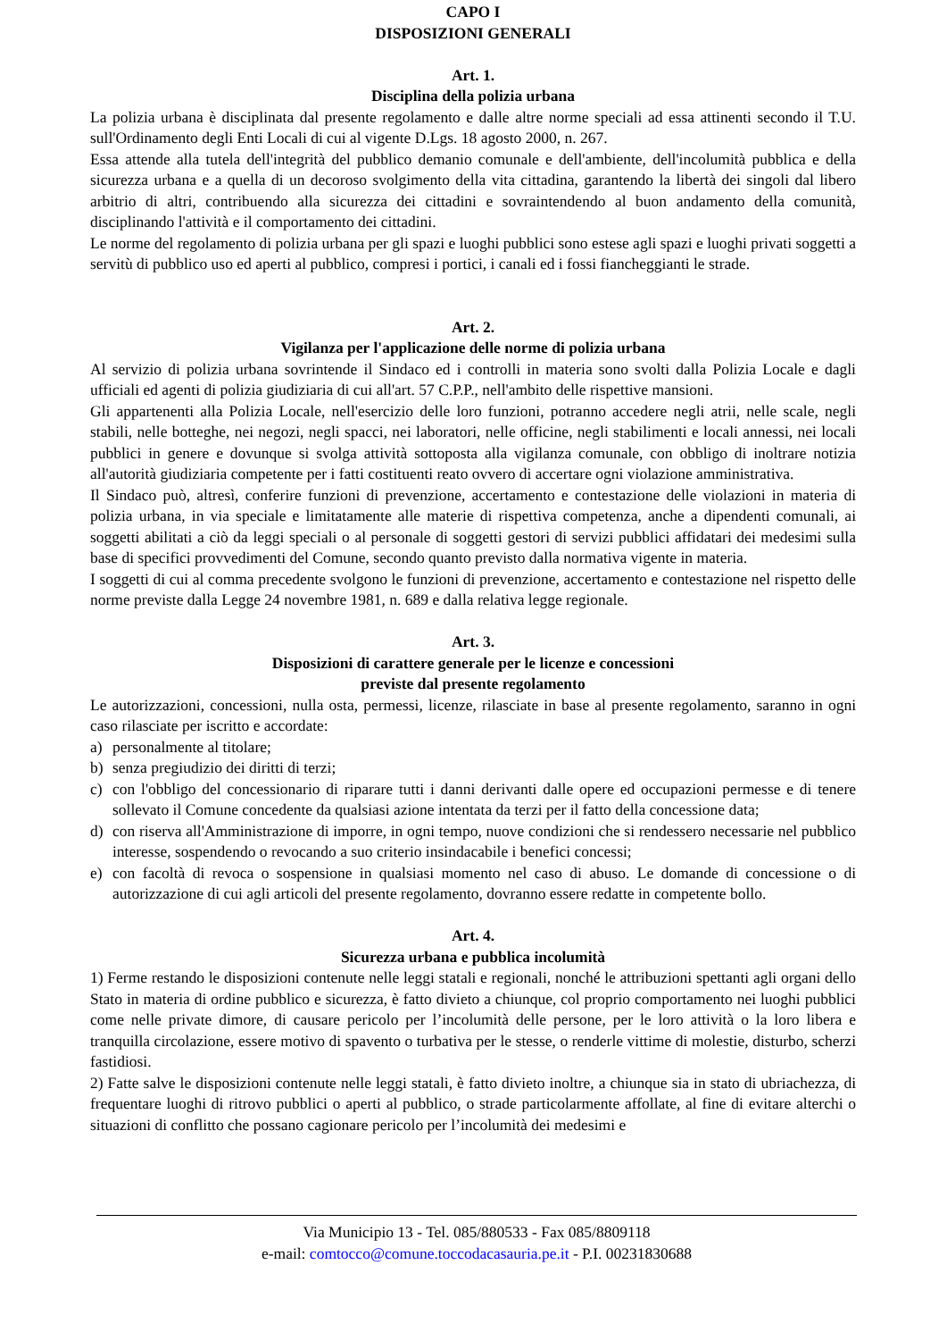CAPO I
DISPOSIZIONI GENERALI
Art. 1.
Disciplina della polizia urbana
La polizia urbana è disciplinata dal presente regolamento e dalle altre norme speciali ad essa attinenti secondo il T.U. sull'Ordinamento degli Enti Locali di cui al vigente D.Lgs. 18 agosto 2000, n. 267.
Essa attende alla tutela dell'integrità del pubblico demanio comunale e dell'ambiente, dell'incolumità pubblica e della sicurezza urbana e a quella di un decoroso svolgimento della vita cittadina, garantendo la libertà dei singoli dal libero arbitrio di altri, contribuendo alla sicurezza dei cittadini e sovraintendendo al buon andamento della comunità, disciplinando l'attività e il comportamento dei cittadini.
Le norme del regolamento di polizia urbana per gli spazi e luoghi pubblici sono estese agli spazi e luoghi privati soggetti a servitù di pubblico uso ed aperti al pubblico, compresi i portici, i canali ed i fossi fiancheggianti le strade.
Art. 2.
Vigilanza per l'applicazione delle norme di polizia urbana
Al servizio di polizia urbana sovrintende il Sindaco ed i controlli in materia sono svolti dalla Polizia Locale e dagli ufficiali ed agenti di polizia giudiziaria di cui all'art. 57 C.P.P., nell'ambito delle rispettive mansioni.
Gli appartenenti alla Polizia Locale, nell'esercizio delle loro funzioni, potranno accedere negli atrii, nelle scale, negli stabili, nelle botteghe, nei negozi, negli spacci, nei laboratori, nelle officine, negli stabilimenti e locali annessi, nei locali pubblici in genere e dovunque si svolga attività sottoposta alla vigilanza comunale, con obbligo di inoltrare notizia all'autorità giudiziaria competente per i fatti costituenti reato ovvero di accertare ogni violazione amministrativa.
Il Sindaco può, altresì, conferire funzioni di prevenzione, accertamento e contestazione delle violazioni in materia di polizia urbana, in via speciale e limitatamente alle materie di rispettiva competenza, anche a dipendenti comunali, ai soggetti abilitati a ciò da leggi speciali o al personale di soggetti gestori di servizi pubblici affidatari dei medesimi sulla base di specifici provvedimenti del Comune, secondo quanto previsto dalla normativa vigente in materia.
I soggetti di cui al comma precedente svolgono le funzioni di prevenzione, accertamento e contestazione nel rispetto delle norme previste dalla Legge 24 novembre 1981, n. 689 e dalla relativa legge regionale.
Art. 3.
Disposizioni di carattere generale per le licenze e concessioni
previste dal presente regolamento
Le autorizzazioni, concessioni, nulla osta, permessi, licenze, rilasciate in base al presente regolamento, saranno in ogni caso rilasciate per iscritto e accordate:
a) personalmente al titolare;
b) senza pregiudizio dei diritti di terzi;
c) con l'obbligo del concessionario di riparare tutti i danni derivanti dalle opere ed occupazioni permesse e di tenere sollevato il Comune concedente da qualsiasi azione intentata da terzi per il fatto della concessione data;
d) con riserva all'Amministrazione di imporre, in ogni tempo, nuove condizioni che si rendessero necessarie nel pubblico interesse, sospendendo o revocando a suo criterio insindacabile i benefici concessi;
e) con facoltà di revoca o sospensione in qualsiasi momento nel caso di abuso. Le domande di concessione o di autorizzazione di cui agli articoli del presente regolamento, dovranno essere redatte in competente bollo.
Art. 4.
Sicurezza urbana e pubblica incolumità
1) Ferme restando le disposizioni contenute nelle leggi statali e regionali, nonché le attribuzioni spettanti agli organi dello Stato in materia di ordine pubblico e sicurezza, è fatto divieto a chiunque, col proprio comportamento nei luoghi pubblici come nelle private dimore, di causare pericolo per l’incolumità delle persone, per le loro attività o la loro libera e tranquilla circolazione, essere motivo di spavento o turbativa per le stesse, o renderle vittime di molestie, disturbo, scherzi fastidiosi.
2) Fatte salve le disposizioni contenute nelle leggi statali, è fatto divieto inoltre, a chiunque sia in stato di ubriachezza, di frequentare luoghi di ritrovo pubblici o aperti al pubblico, o strade particolarmente affollate, al fine di evitare alterchi o situazioni di conflitto che possano cagionare pericolo per l’incolumità dei medesimi e
Via Municipio 13 - Tel. 085/880533 - Fax 085/8809118
e-mail: comtocco@comune.toccodacasauria.pe.it - P.I. 00231830688